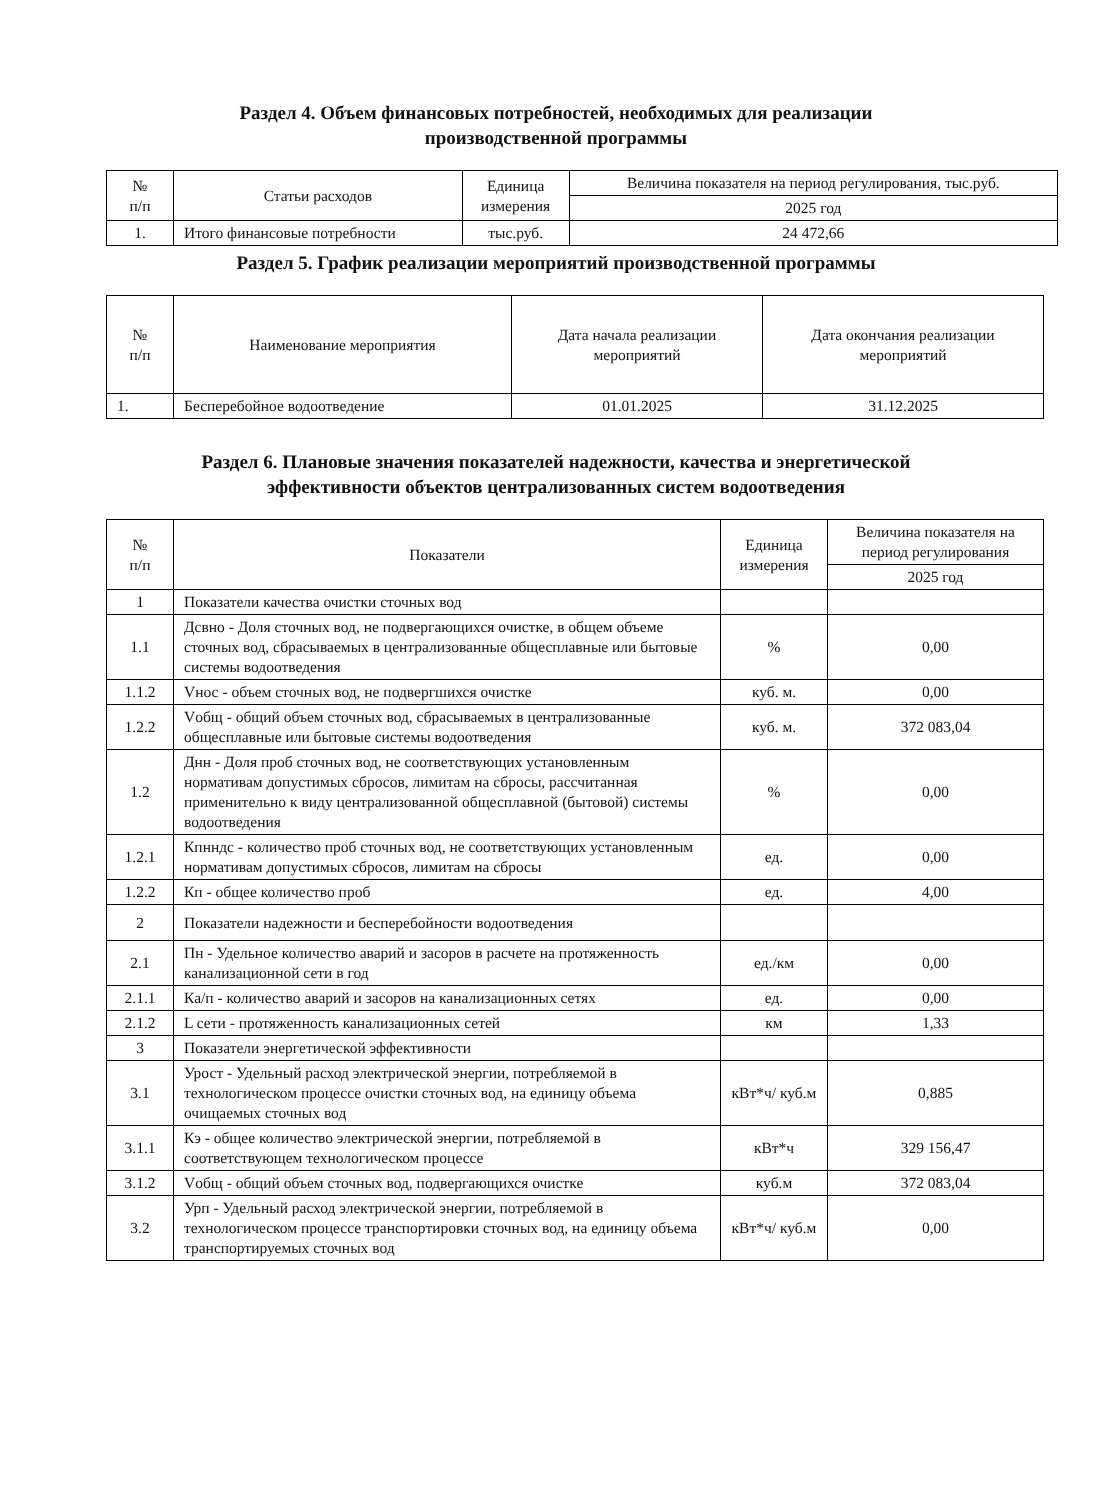Раздел 4. Объем финансовых потребностей, необходимых для реализации
производственной программы
| № п/п | Статьи расходов | Единица измерения | Величина показателя на период регулирования, тыс.руб. |
| --- | --- | --- | --- |
| | | | 2025 год |
| 1. | Итого финансовые потребности | тыс.руб. | 24 472,66 |
Раздел 5. График реализации мероприятий производственной программы
| № п/п | Наименование мероприятия | Дата начала реализации мероприятий | Дата окончания реализации мероприятий |
| --- | --- | --- | --- |
| 1. | Бесперебойное водоотведение | 01.01.2025 | 31.12.2025 |
Раздел 6. Плановые значения показателей надежности, качества и энергетической
эффективности объектов централизованных систем водоотведения
| № п/п | Показатели | Единица измерения | Величина показателя на период регулирования |
| --- | --- | --- | --- |
| | | | 2025 год |
| 1 | Показатели качества очистки сточных вод | | |
| 1.1 | Дсвно - Доля сточных вод, не подвергающихся очистке, в общем объеме сточных вод, сбрасываемых в централизованные общесплавные или бытовые системы водоотведения | % | 0,00 |
| 1.1.2 | Vнос - объем сточных вод, не подвергшихся очистке | куб. м. | 0,00 |
| 1.2.2 | Vобщ - общий объем сточных вод, сбрасываемых в централизованные общесплавные или бытовые системы водоотведения | куб. м. | 372 083,04 |
| 1.2 | Днн - Доля проб сточных вод, не соответствующих установленным нормативам допустимых сбросов, лимитам на сбросы, рассчитанная применительно к виду централизованной общесплавной (бытовой) системы водоотведения | % | 0,00 |
| 1.2.1 | Кпнндс - количество проб сточных вод, не соответствующих установленным нормативам допустимых сбросов, лимитам на сбросы | ед. | 0,00 |
| 1.2.2 | Кп - общее количество проб | ед. | 4,00 |
| 2 | Показатели надежности и бесперебойности водоотведения | | |
| 2.1 | Пн - Удельное количество аварий и засоров в расчете на протяженность канализационной сети в год | ед./км | 0,00 |
| 2.1.1 | Ка/п - количество аварий и засоров на канализационных сетях | ед. | 0,00 |
| 2.1.2 | L сети - протяженность канализационных сетей | км | 1,33 |
| 3 | Показатели энергетической эффективности | | |
| 3.1 | Урост - Удельный расход электрической энергии, потребляемой в технологическом процессе очистки сточных вод, на единицу объема очищаемых сточных вод | кВт*ч/ куб.м | 0,885 |
| 3.1.1 | Кэ - общее количество электрической энергии, потребляемой в соответствующем технологическом процессе | кВт*ч | 329 156,47 |
| 3.1.2 | Vобщ - общий объем сточных вод, подвергающихся очистке | куб.м | 372 083,04 |
| 3.2 | Урп - Удельный расход электрической энергии, потребляемой в технологическом процессе транспортировки сточных вод, на единицу объема транспортируемых сточных вод | кВт*ч/ куб.м | 0,00 |